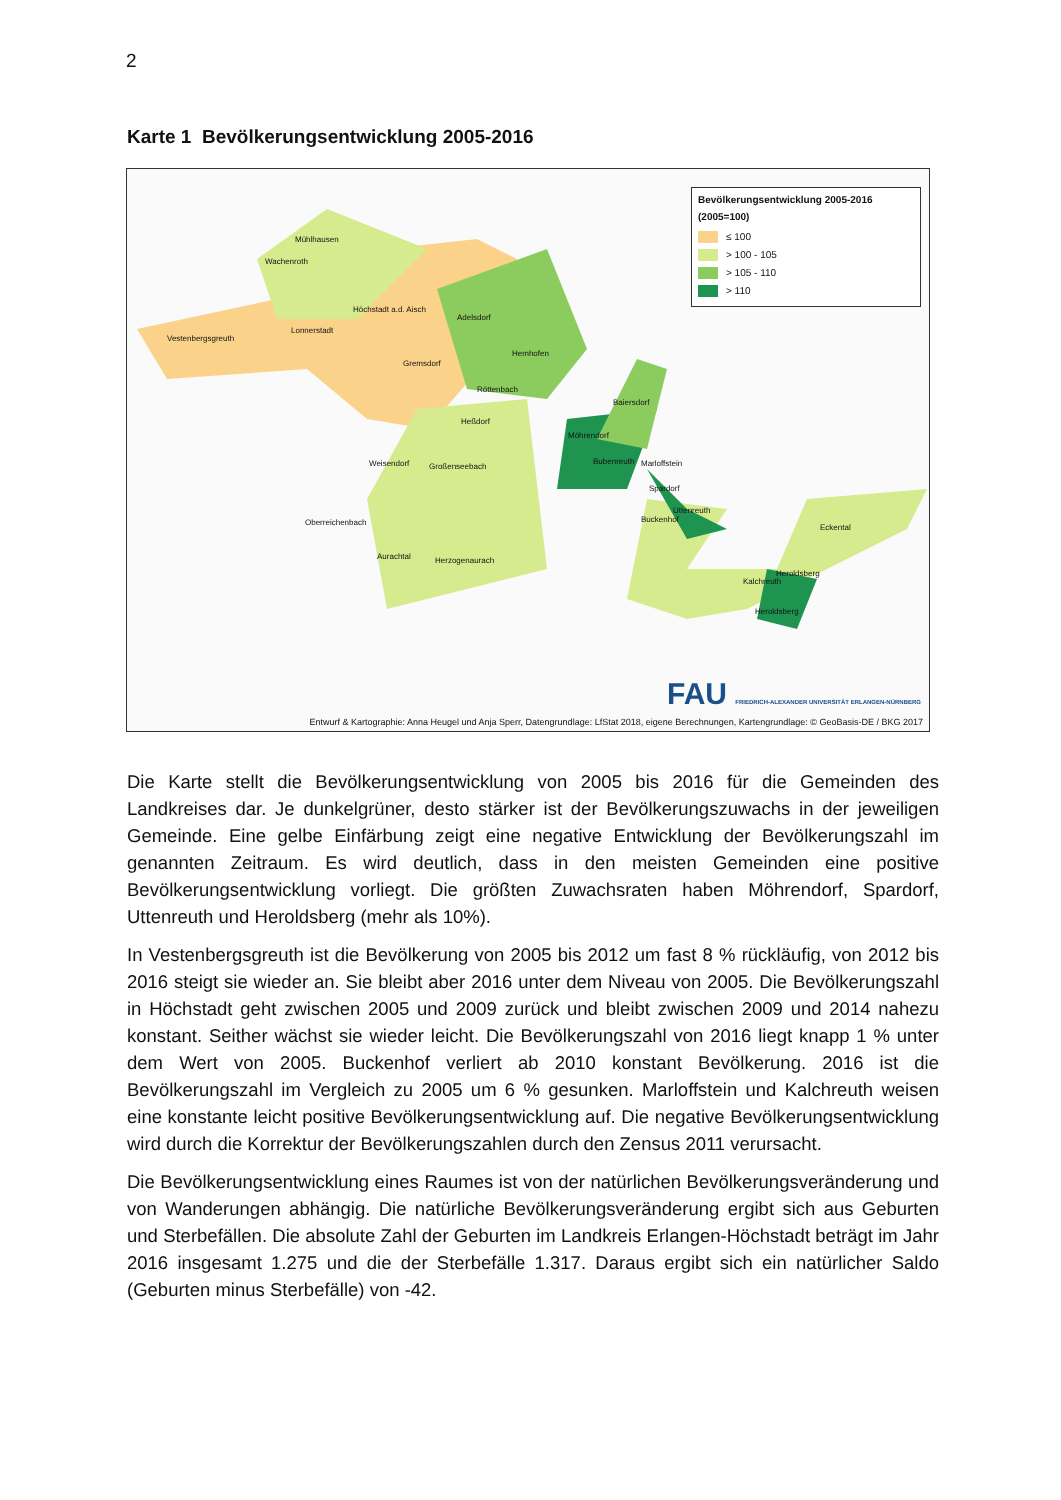2
Karte 1 Bevölkerungsentwicklung 2005-2016
Bevölkerungsentwicklung 2005-2016
(2005=100)
≤ 100
> 100 - 105
> 105 - 110
> 110
Mühlhausen
Wachenroth
Höchstadt a.d. Aisch
Adelsdorf
Lonnerstadt
Vestenbergsgreuth
Hemhofen
Gremsdorf
Röttenbach
Baiersdorf
Heßdorf
Möhrendorf
Weisendorf Großenseebach
Bubenreuth Marloffstein
Spardorf
Uttenreuth
Buckenhof Oberreichenbach
Eckental
Aurachtal Herzogenaurach
Heroldsberg
Kalchreuth
Heroldsberg
FAU FRIEDRICH-ALEXANDER UNIVERSITÄT ERLANGEN-NÜRNBERG
Entwurf & Kartographie: Anna Heugel und Anja Sperr, Datengrundlage: LfStat 2018, eigene Berechnungen, Kartengrundlage: © GeoBasis-DE / BKG 2017
Die Karte stellt die Bevölkerungsentwicklung von 2005 bis 2016 für die Gemeinden des Landkreises dar. Je dunkelgrüner, desto stärker ist der Bevölkerungszuwachs in der jeweiligen Gemeinde. Eine gelbe Einfärbung zeigt eine negative Entwicklung der Bevölkerungszahl im genannten Zeitraum. Es wird deutlich, dass in den meisten Gemeinden eine positive Bevölkerungsentwicklung vorliegt. Die größten Zuwachsraten haben Möhrendorf, Spardorf, Uttenreuth und Heroldsberg (mehr als 10%).
In Vestenbergsgreuth ist die Bevölkerung von 2005 bis 2012 um fast 8 % rückläufig, von 2012 bis 2016 steigt sie wieder an. Sie bleibt aber 2016 unter dem Niveau von 2005. Die Bevölkerungszahl in Höchstadt geht zwischen 2005 und 2009 zurück und bleibt zwischen 2009 und 2014 nahezu konstant. Seither wächst sie wieder leicht. Die Bevölkerungszahl von 2016 liegt knapp 1 % unter dem Wert von 2005. Buckenhof verliert ab 2010 konstant Bevölkerung. 2016 ist die Bevölkerungszahl im Vergleich zu 2005 um 6 % gesunken. Marloffstein und Kalchreuth weisen eine konstante leicht positive Bevölkerungsentwicklung auf. Die negative Bevölkerungsentwicklung wird durch die Korrektur der Bevölkerungszahlen durch den Zensus 2011 verursacht.
Die Bevölkerungsentwicklung eines Raumes ist von der natürlichen Bevölkerungsveränderung und von Wanderungen abhängig. Die natürliche Bevölkerungsveränderung ergibt sich aus Geburten und Sterbefällen. Die absolute Zahl der Geburten im Landkreis Erlangen-Höchstadt beträgt im Jahr 2016 insgesamt 1.275 und die der Sterbefälle 1.317. Daraus ergibt sich ein natürlicher Saldo (Geburten minus Sterbefälle) von -42.